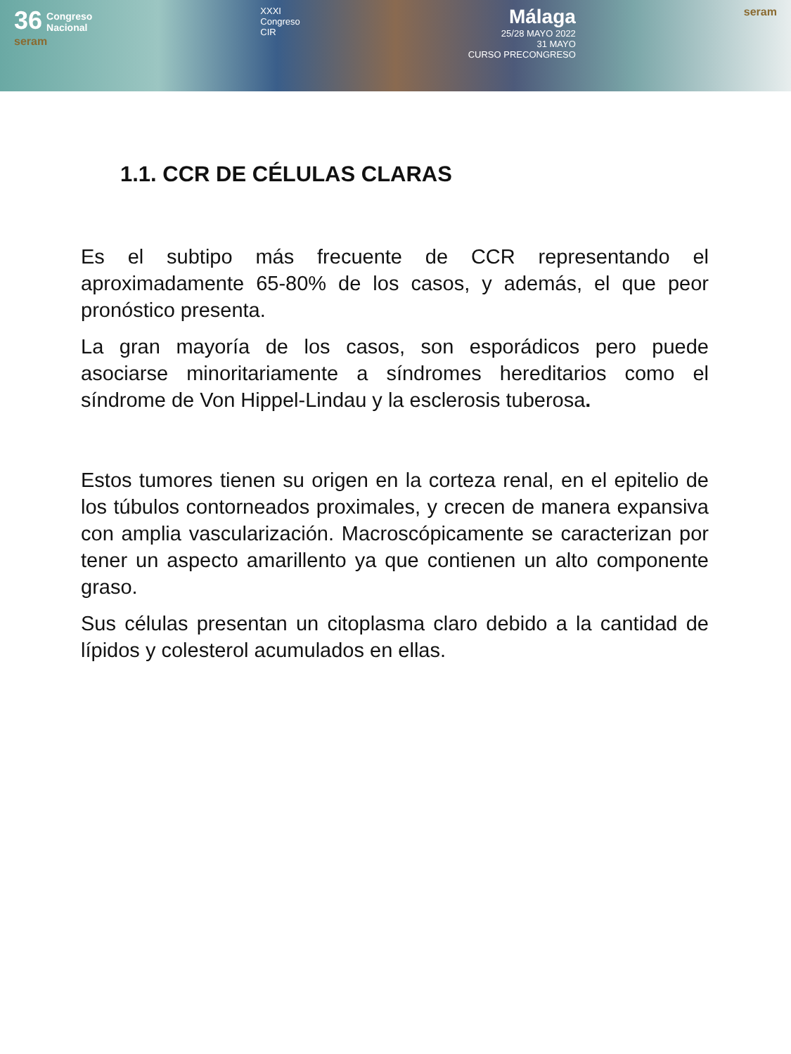36 Congreso
Nacional
seram
XXXI
Congreso
CIR
Málaga
25/28 MAYO 2022
31 MAYO
CURSO PRECONGRESO
seram
1.1. CCR DE CÉLULAS CLARAS
Es el subtipo más frecuente de CCR representando el aproximadamente 65-80% de los casos, y además, el que peor pronóstico presenta.
La gran mayoría de los casos, son esporádicos pero puede asociarse minoritariamente a síndromes hereditarios como el síndrome de Von Hippel-Lindau y la esclerosis tuberosa.
Estos tumores tienen su origen en la corteza renal, en el epitelio de los túbulos contorneados proximales, y crecen de manera expansiva con amplia vascularización. Macroscópicamente se caracterizan por tener un aspecto amarillento ya que contienen un alto componente graso.
Sus células presentan un citoplasma claro debido a la cantidad de lípidos y colesterol acumulados en ellas.